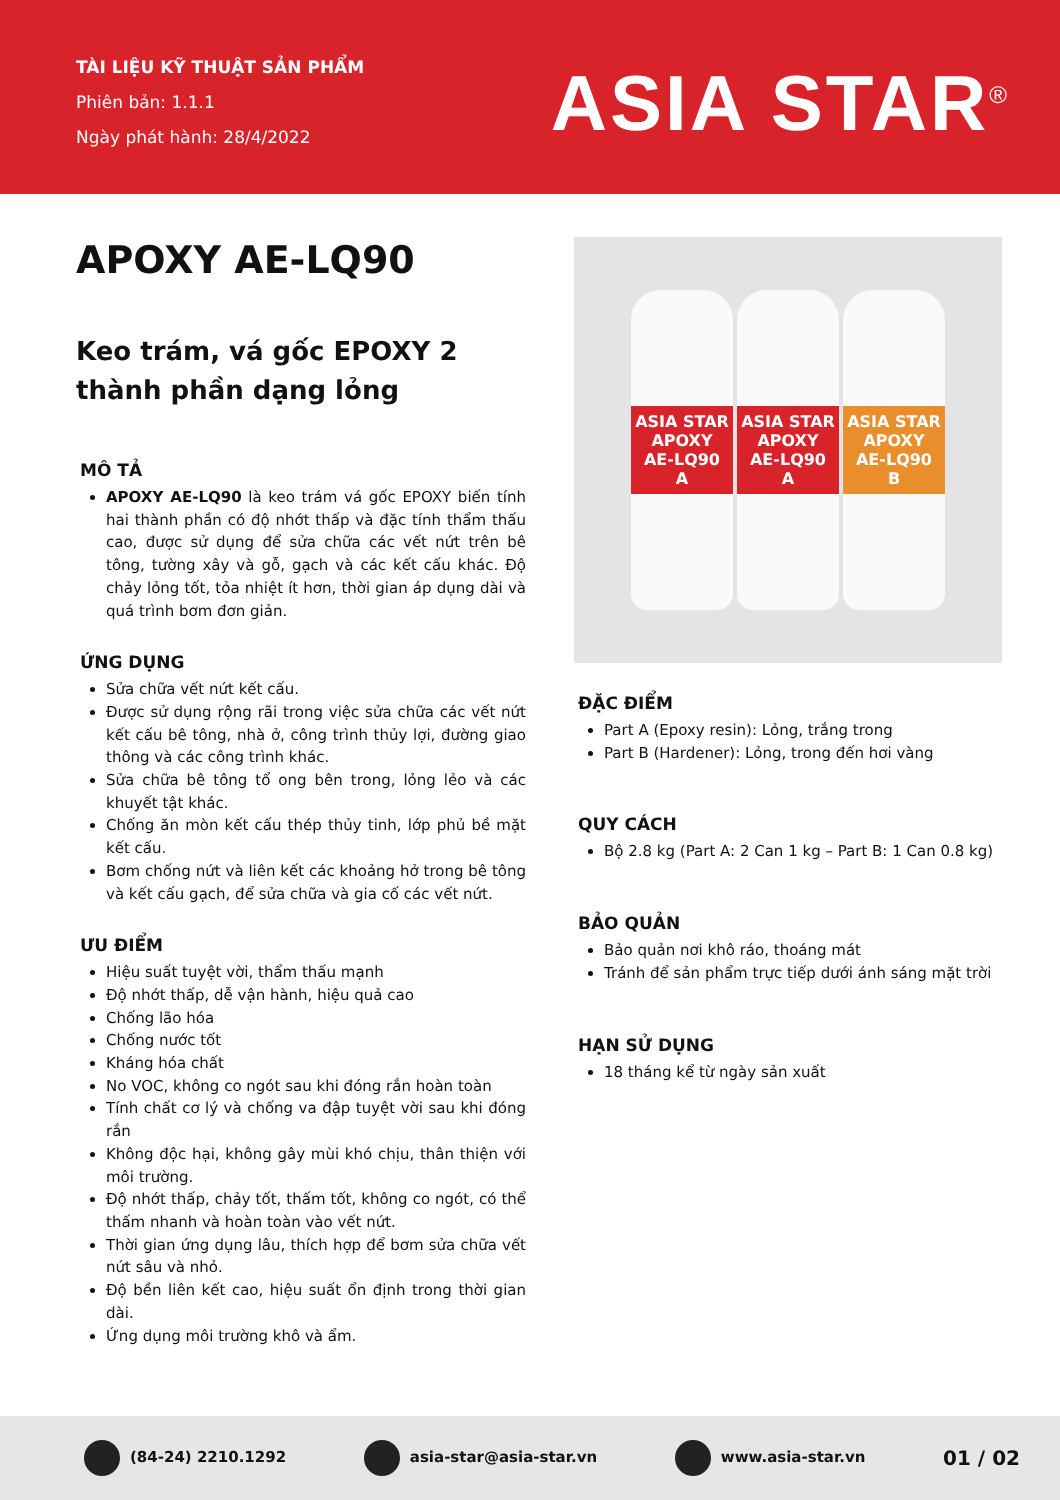TÀI LIỆU KỸ THUẬT SẢN PHẨM
Phiên bản: 1.1.1
Ngày phát hành: 28/4/2022
ASIA STAR<sup>®</sup>
APOXY AE-LQ90
Keo trám, vá gốc EPOXY 2 thành phần dạng lỏng
MÔ TẢ
APOXY AE-LQ90 là keo trám vá gốc EPOXY biến tính hai thành phần có độ nhớt thấp và đặc tính thẩm thấu cao, được sử dụng để sửa chữa các vết nứt trên bê tông, tường xây và gỗ, gạch và các kết cấu khác. Độ chảy lỏng tốt, tỏa nhiệt ít hơn, thời gian áp dụng dài và quá trình bơm đơn giản.
ỨNG DỤNG
Sửa chữa vết nứt kết cấu.
Được sử dụng rộng rãi trong việc sửa chữa các vết nứt kết cấu bê tông, nhà ở, công trình thủy lợi, đường giao thông và các công trình khác.
Sửa chữa bê tông tổ ong bên trong, lỏng lẻo và các khuyết tật khác.
Chống ăn mòn kết cấu thép thủy tinh, lớp phủ bề mặt kết cấu.
Bơm chống nứt và liên kết các khoảng hở trong bê tông và kết cấu gạch, để sửa chữa và gia cố các vết nứt.
ƯU ĐIỂM
Hiệu suất tuyệt vời, thẩm thấu mạnh
Độ nhớt thấp, dễ vận hành, hiệu quả cao
Chống lão hóa
Chống nước tốt
Kháng hóa chất
No VOC, không co ngót sau khi đóng rắn hoàn toàn
Tính chất cơ lý và chống va đập tuyệt vời sau khi đóng rắn
Không độc hại, không gây mùi khó chịu, thân thiện với môi trường.
Độ nhớt thấp, chảy tốt, thấm tốt, không co ngót, có thể thấm nhanh và hoàn toàn vào vết nứt.
Thời gian ứng dụng lâu, thích hợp để bơm sửa chữa vết nứt sâu và nhỏ.
Độ bền liên kết cao, hiệu suất ổn định trong thời gian dài.
Ứng dụng môi trường khô và ẩm.
ASIA STAR
APOXY
AE-LQ90
A
ASIA STAR
APOXY
AE-LQ90
A
ASIA STAR
APOXY
AE-LQ90
B
ĐẶC ĐIỂM
Part A (Epoxy resin): Lỏng, trắng trong
Part B (Hardener): Lỏng, trong đến hơi vàng
QUY CÁCH
Bộ 2.8 kg (Part A: 2 Can 1 kg – Part B: 1 Can 0.8 kg)
BẢO QUẢN
Bảo quản nơi khô ráo, thoáng mát
Tránh để sản phẩm trực tiếp dưới ánh sáng mặt trời
HẠN SỬ DỤNG
18 tháng kể từ ngày sản xuất
(84-24) 2210.1292 asia-star@asia-star.vn www.asia-star.vn 01 / 02